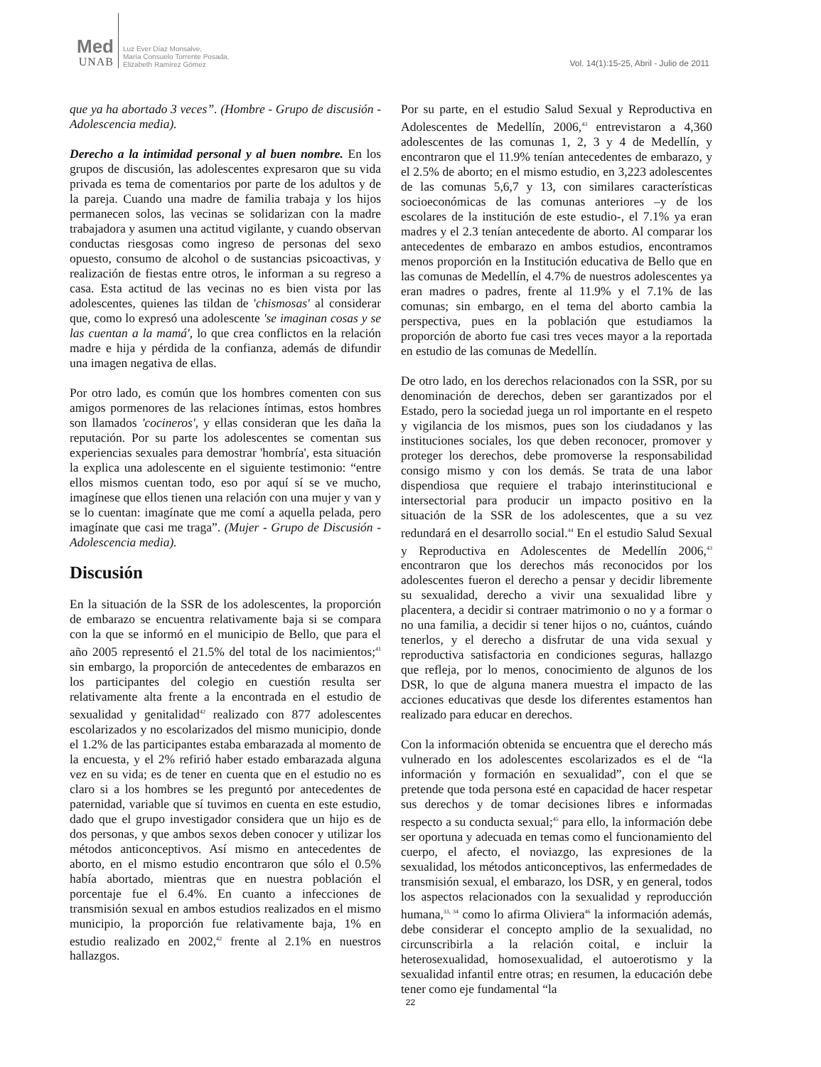Med
UNAB
Luz Ever Díaz Monsalve,
María Consuelo Torrente Posada,
Elizabeth Ramírez Gómez
Vol. 14(1):15-25, Abril - Julio de 2011
que ya ha abortado 3 veces”. (Hombre - Grupo de discusión - Adolescencia media).
Derecho a la intimidad personal y al buen nombre. En los grupos de discusión, las adolescentes expresaron que su vida privada es tema de comentarios por parte de los adultos y de la pareja. Cuando una madre de familia trabaja y los hijos permanecen solos, las vecinas se solidarizan con la madre trabajadora y asumen una actitud vigilante, y cuando observan conductas riesgosas como ingreso de personas del sexo opuesto, consumo de alcohol o de sustancias psicoactivas, y realización de fiestas entre otros, le informan a su regreso a casa. Esta actitud de las vecinas no es bien vista por las adolescentes, quienes las tildan de 'chismosas' al considerar que, como lo expresó una adolescente 'se imaginan cosas y se las cuentan a la mamá', lo que crea conflictos en la relación madre e hija y pérdida de la confianza, además de difundir una imagen negativa de ellas.
Por otro lado, es común que los hombres comenten con sus amigos pormenores de las relaciones íntimas, estos hombres son llamados 'cocineros', y ellas consideran que les daña la reputación. Por su parte los adolescentes se comentan sus experiencias sexuales para demostrar 'hombría', esta situación la explica una adolescente en el siguiente testimonio: “entre ellos mismos cuentan todo, eso por aquí sí se ve mucho, imagínese que ellos tienen una relación con una mujer y van y se lo cuentan: imagínate que me comí a aquella pelada, pero imagínate que casi me traga”. (Mujer - Grupo de Discusión - Adolescencia media).
Discusión
En la situación de la SSR de los adolescentes, la proporción de embarazo se encuentra relativamente baja si se compara con la que se informó en el municipio de Bello, que para el año 2005 representó el 21.5% del total de los nacimientos;<sup>41</sup> sin embargo, la proporción de antecedentes de embarazos en los participantes del colegio en cuestión resulta ser relativamente alta frente a la encontrada en el estudio de sexualidad y genitalidad<sup>42</sup> realizado con 877 adolescentes escolarizados y no escolarizados del mismo municipio, donde el 1.2% de las participantes estaba embarazada al momento de la encuesta, y el 2% refirió haber estado embarazada alguna vez en su vida; es de tener en cuenta que en el estudio no es claro si a los hombres se les preguntó por antecedentes de paternidad, variable que sí tuvimos en cuenta en este estudio, dado que el grupo investigador considera que un hijo es de dos personas, y que ambos sexos deben conocer y utilizar los métodos anticonceptivos. Así mismo en antecedentes de aborto, en el mismo estudio encontraron que sólo el 0.5% había abortado, mientras que en nuestra población el porcentaje fue el 6.4%. En cuanto a infecciones de transmisión sexual en ambos estudios realizados en el mismo municipio, la proporción fue relativamente baja, 1% en estudio realizado en 2002,<sup>42</sup> frente al 2.1% en nuestros hallazgos.
Por su parte, en el estudio Salud Sexual y Reproductiva en Adolescentes de Medellín, 2006,<sup>43</sup> entrevistaron a 4,360 adolescentes de las comunas 1, 2, 3 y 4 de Medellín, y encontraron que el 11.9% tenían antecedentes de embarazo, y el 2.5% de aborto; en el mismo estudio, en 3,223 adolescentes de las comunas 5,6,7 y 13, con similares características socioeconómicas de las comunas anteriores –y de los escolares de la institución de este estudio-, el 7.1% ya eran madres y el 2.3 tenían antecedente de aborto. Al comparar los antecedentes de embarazo en ambos estudios, encontramos menos proporción en la Institución educativa de Bello que en las comunas de Medellín, el 4.7% de nuestros adolescentes ya eran madres o padres, frente al 11.9% y el 7.1% de las comunas; sin embargo, en el tema del aborto cambia la perspectiva, pues en la población que estudiamos la proporción de aborto fue casi tres veces mayor a la reportada en estudio de las comunas de Medellín.
De otro lado, en los derechos relacionados con la SSR, por su denominación de derechos, deben ser garantizados por el Estado, pero la sociedad juega un rol importante en el respeto y vigilancia de los mismos, pues son los ciudadanos y las instituciones sociales, los que deben reconocer, promover y proteger los derechos, debe promoverse la responsabilidad consigo mismo y con los demás. Se trata de una labor dispendiosa que requiere el trabajo interinstitucional e intersectorial para producir un impacto positivo en la situación de la SSR de los adolescentes, que a su vez redundará en el desarrollo social.<sup>44</sup> En el estudio Salud Sexual y Reproductiva en Adolescentes de Medellín 2006,<sup>43</sup> encontraron que los derechos más reconocidos por los adolescentes fueron el derecho a pensar y decidir libremente su sexualidad, derecho a vivir una sexualidad libre y placentera, a decidir si contraer matrimonio o no y a formar o no una familia, a decidir si tener hijos o no, cuántos, cuándo tenerlos, y el derecho a disfrutar de una vida sexual y reproductiva satisfactoria en condiciones seguras, hallazgo que refleja, por lo menos, conocimiento de algunos de los DSR, lo que de alguna manera muestra el impacto de las acciones educativas que desde los diferentes estamentos han realizado para educar en derechos.
Con la información obtenida se encuentra que el derecho más vulnerado en los adolescentes escolarizados es el de “la información y formación en sexualidad”, con el que se pretende que toda persona esté en capacidad de hacer respetar sus derechos y de tomar decisiones libres e informadas respecto a su conducta sexual;<sup>45</sup> para ello, la información debe ser oportuna y adecuada en temas como el funcionamiento del cuerpo, el afecto, el noviazgo, las expresiones de la sexualidad, los métodos anticonceptivos, las enfermedades de transmisión sexual, el embarazo, los DSR, y en general, todos los aspectos relacionados con la sexualidad y reproducción humana,<sup>33, 34</sup> como lo afirma Oliviera<sup>46</sup> la información además, debe considerar el concepto amplio de la sexualidad, no circunscribirla a la relación coital, e incluir la heterosexualidad, homosexualidad, el autoerotismo y la sexualidad infantil entre otras; en resumen, la educación debe tener como eje fundamental “la
22